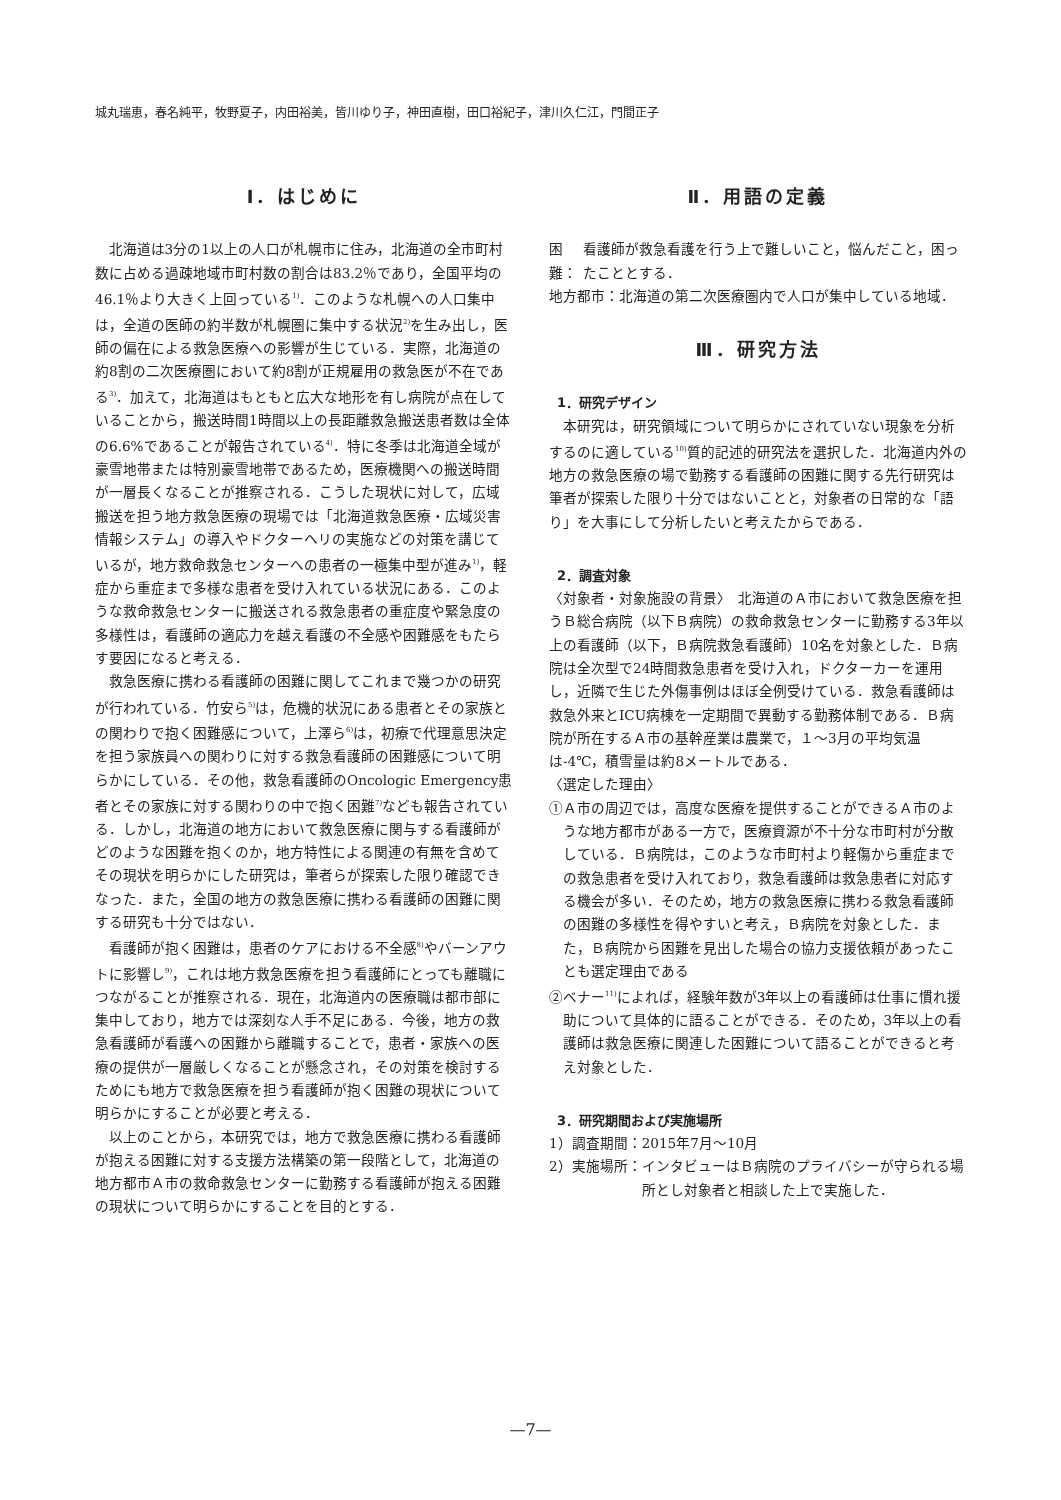城丸瑞恵，春名純平，牧野夏子，内田裕美，皆川ゆり子，神田直樹，田口裕紀子，津川久仁江，門間正子
Ⅰ．はじめに
北海道は3分の1以上の人口が札幌市に住み，北海道の全市町村数に占める過疎地域市町村数の割合は83.2％であり，全国平均の46.1％より大きく上回っている<sup>1)</sup>．このような札幌への人口集中は，全道の医師の約半数が札幌圏に集中する状況<sup>2)</sup>を生み出し，医師の偏在による救急医療への影響が生じている．実際，北海道の約8割の二次医療圏において約8割が正規雇用の救急医が不在である<sup>3)</sup>．加えて，北海道はもともと広大な地形を有し病院が点在していることから，搬送時間1時間以上の長距離救急搬送患者数は全体の6.6%であることが報告されている<sup>4)</sup>．特に冬季は北海道全域が豪雪地帯または特別豪雪地帯であるため，医療機関への搬送時間が一層長くなることが推察される．こうした現状に対して，広域搬送を担う地方救急医療の現場では「北海道救急医療・広域災害情報システム」の導入やドクターヘリの実施などの対策を講じているが，地方救命救急センターへの患者の一極集中型が進み<sup>1)</sup>，軽症から重症まで多様な患者を受け入れている状況にある．このような救命救急センターに搬送される救急患者の重症度や緊急度の多様性は，看護師の適応力を越え看護の不全感や困難感をもたらす要因になると考える．
救急医療に携わる看護師の困難に関してこれまで幾つかの研究が行われている．竹安ら<sup>5)</sup>は，危機的状況にある患者とその家族との関わりで抱く困難感について，上澤ら<sup>6)</sup>は，初療で代理意思決定を担う家族員への関わりに対する救急看護師の困難感について明らかにしている．その他，救急看護師のOncologic Emergency患者とその家族に対する関わりの中で抱く困難<sup>7)</sup>なども報告されている．しかし，北海道の地方において救急医療に関与する看護師がどのような困難を抱くのか，地方特性による関連の有無を含めてその現状を明らかにした研究は，筆者らが探索した限り確認できなった．また，全国の地方の救急医療に携わる看護師の困難に関する研究も十分ではない．
看護師が抱く困難は，患者のケアにおける不全感<sup>8)</sup>やバーンアウトに影響し<sup>9)</sup>，これは地方救急医療を担う看護師にとっても離職につながることが推察される．現在，北海道内の医療職は都市部に集中しており，地方では深刻な人手不足にある．今後，地方の救急看護師が看護への困難から離職することで，患者・家族への医療の提供が一層厳しくなることが懸念され，その対策を検討するためにも地方で救急医療を担う看護師が抱く困難の現状について明らかにすることが必要と考える．
以上のことから，本研究では，地方で救急医療に携わる看護師が抱える困難に対する支援方法構築の第一段階として，北海道の地方都市Ａ市の救命救急センターに勤務する看護師が抱える困難の現状について明らかにすることを目的とする．
Ⅱ．用語の定義
困難： 看護師が救急看護を行う上で難しいこと，悩んだこと，困ったこととする．
地方都市： 北海道の第二次医療圏内で人口が集中している地域．
Ⅲ．研究方法
1．研究デザイン
本研究は，研究領域について明らかにされていない現象を分析するのに適している<sup>10)</sup>質的記述的研究法を選択した．北海道内外の地方の救急医療の場で勤務する看護師の困難に関する先行研究は筆者が探索した限り十分ではないことと，対象者の日常的な「語り」を大事にして分析したいと考えたからである．
2．調査対象
〈対象者・対象施設の背景〉　北海道のＡ市において救急医療を担うＢ総合病院（以下Ｂ病院）の救命救急センターに勤務する3年以上の看護師（以下，Ｂ病院救急看護師）10名を対象とした．Ｂ病院は全次型で24時間救急患者を受け入れ，ドクターカーを運用し，近隣で生じた外傷事例はほぼ全例受けている．救急看護師は救急外来とICU病棟を一定期間で異動する勤務体制である．Ｂ病院が所在するＡ市の基幹産業は農業で，１～3月の平均気温は-4℃，積雪量は約8メートルである．
〈選定した理由〉
①Ａ市の周辺では，高度な医療を提供することができるＡ市のような地方都市がある一方で，医療資源が不十分な市町村が分散している．Ｂ病院は，このような市町村より軽傷から重症までの救急患者を受け入れており，救急看護師は救急患者に対応する機会が多い．そのため，地方の救急医療に携わる救急看護師の困難の多様性を得やすいと考え，Ｂ病院を対象とした．また，Ｂ病院から困難を見出した場合の協力支援依頼があったことも選定理由である
②ベナー<sup>11)</sup>によれば，経験年数が3年以上の看護師は仕事に慣れ援助について具体的に語ることができる．そのため，3年以上の看護師は救急医療に関連した困難について語ることができると考え対象とした．
3．研究期間および実施場所
1）調査期間：2015年7月～10月
2）実施場所： インタビューはＢ病院のプライバシーが守られる場所とし対象者と相談した上で実施した．
—7—